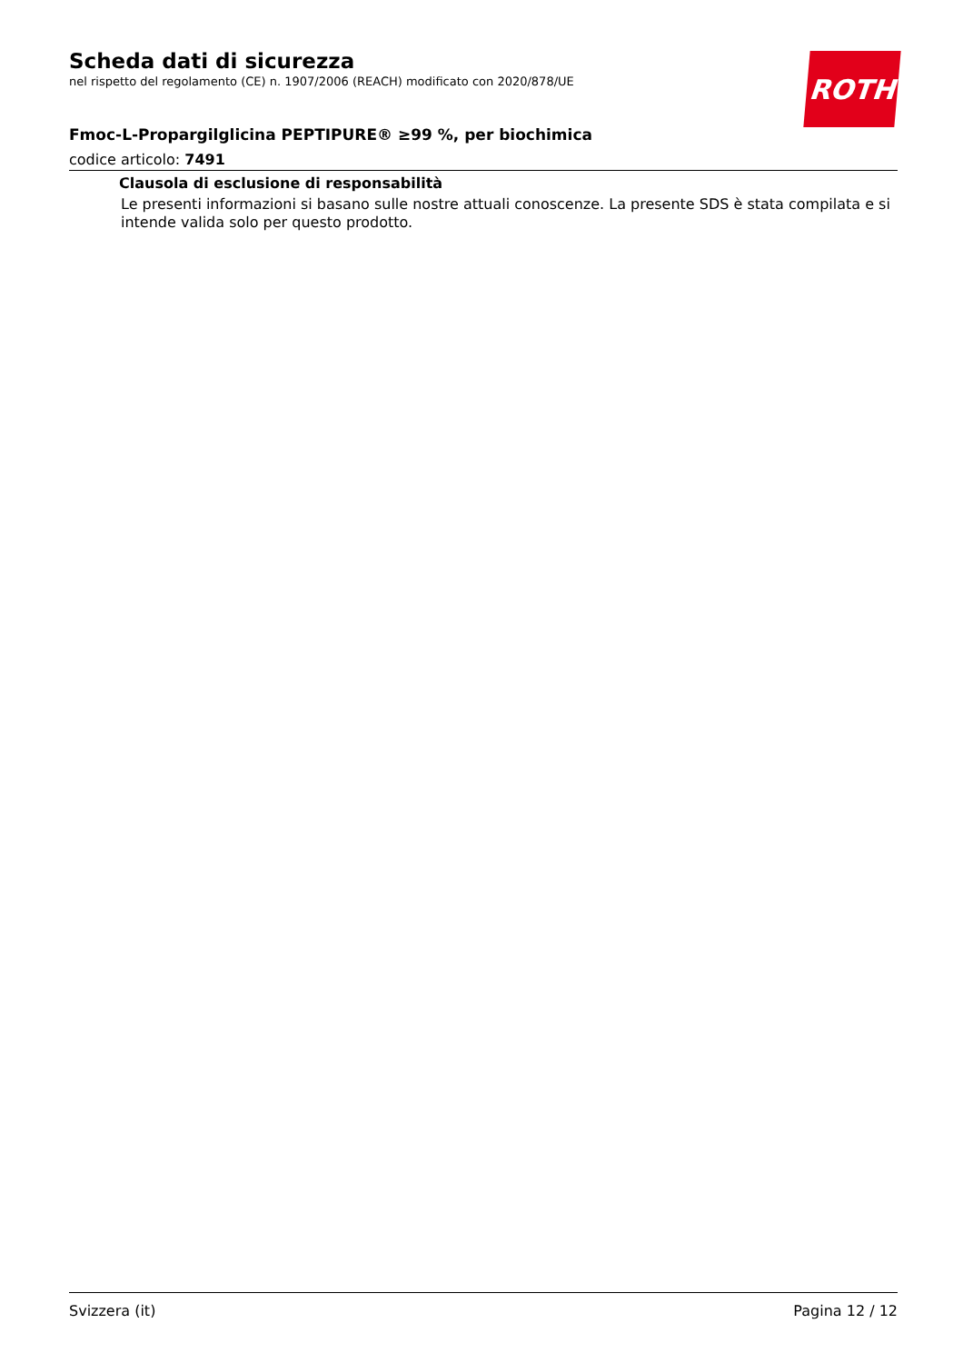ROTH
Scheda dati di sicurezza
nel rispetto del regolamento (CE) n. 1907/2006 (REACH) modificato con 2020/878/UE
Fmoc-L-Propargilglicina PEPTIPURE® ≥99 %, per biochimica
codice articolo: 7491
Clausola di esclusione di responsabilità
Le presenti informazioni si basano sulle nostre attuali conoscenze. La presente SDS è stata compilata e si intende valida solo per questo prodotto.
Svizzera (it) Pagina 12 / 12